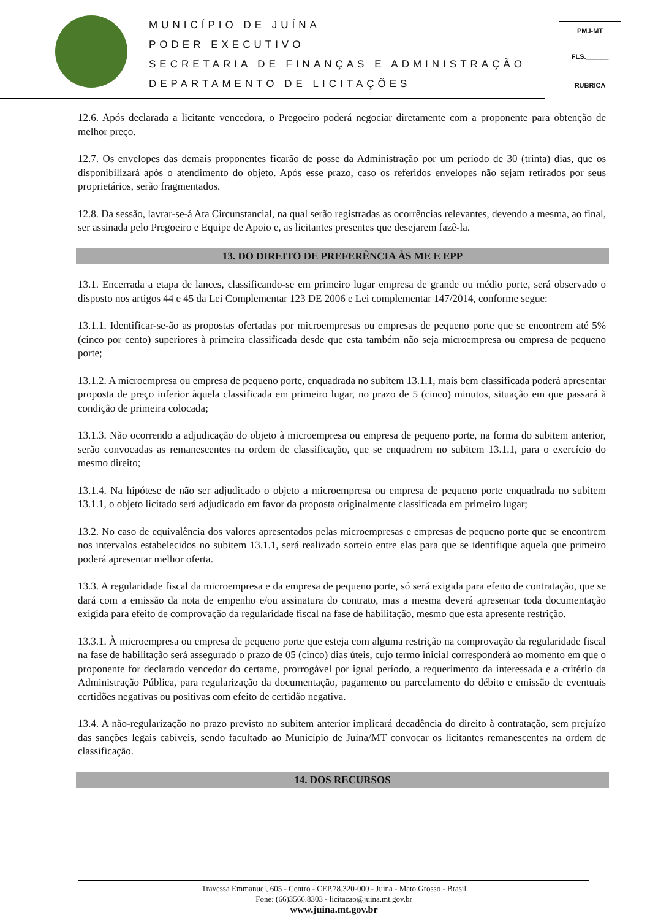MUNICÍPIO DE JUÍNA
PODER EXECUTIVO
SECRETARIA DE FINANÇAS E ADMINISTRAÇÃO
DEPARTAMENTO DE LICITAÇÕES
PMJ-MT
FLS.______
RUBRICA
12.6. Após declarada a licitante vencedora, o Pregoeiro poderá negociar diretamente com a proponente para obtenção de melhor preço.
12.7. Os envelopes das demais proponentes ficarão de posse da Administração por um período de 30 (trinta) dias, que os disponibilizará após o atendimento do objeto. Após esse prazo, caso os referidos envelopes não sejam retirados por seus proprietários, serão fragmentados.
12.8. Da sessão, lavrar-se-á Ata Circunstancial, na qual serão registradas as ocorrências relevantes, devendo a mesma, ao final, ser assinada pelo Pregoeiro e Equipe de Apoio e, as licitantes presentes que desejarem fazê-la.
13. DO DIREITO DE PREFERÊNCIA ÀS ME E EPP
13.1. Encerrada a etapa de lances, classificando-se em primeiro lugar empresa de grande ou médio porte, será observado o disposto nos artigos 44 e 45 da Lei Complementar 123 DE 2006 e Lei complementar 147/2014, conforme segue:
13.1.1. Identificar-se-ão as propostas ofertadas por microempresas ou empresas de pequeno porte que se encontrem até 5% (cinco por cento) superiores à primeira classificada desde que esta também não seja microempresa ou empresa de pequeno porte;
13.1.2. A microempresa ou empresa de pequeno porte, enquadrada no subitem 13.1.1, mais bem classificada poderá apresentar proposta de preço inferior àquela classificada em primeiro lugar, no prazo de 5 (cinco) minutos, situação em que passará à condição de primeira colocada;
13.1.3. Não ocorrendo a adjudicação do objeto à microempresa ou empresa de pequeno porte, na forma do subitem anterior, serão convocadas as remanescentes na ordem de classificação, que se enquadrem no subitem 13.1.1, para o exercício do mesmo direito;
13.1.4. Na hipótese de não ser adjudicado o objeto a microempresa ou empresa de pequeno porte enquadrada no subitem 13.1.1, o objeto licitado será adjudicado em favor da proposta originalmente classificada em primeiro lugar;
13.2. No caso de equivalência dos valores apresentados pelas microempresas e empresas de pequeno porte que se encontrem nos intervalos estabelecidos no subitem 13.1.1, será realizado sorteio entre elas para que se identifique aquela que primeiro poderá apresentar melhor oferta.
13.3. A regularidade fiscal da microempresa e da empresa de pequeno porte, só será exigida para efeito de contratação, que se dará com a emissão da nota de empenho e/ou assinatura do contrato, mas a mesma deverá apresentar toda documentação exigida para efeito de comprovação da regularidade fiscal na fase de habilitação, mesmo que esta apresente restrição.
13.3.1. À microempresa ou empresa de pequeno porte que esteja com alguma restrição na comprovação da regularidade fiscal na fase de habilitação será assegurado o prazo de 05 (cinco) dias úteis, cujo termo inicial corresponderá ao momento em que o proponente for declarado vencedor do certame, prorrogável por igual período, a requerimento da interessada e a critério da Administração Pública, para regularização da documentação, pagamento ou parcelamento do débito e emissão de eventuais certidões negativas ou positivas com efeito de certidão negativa.
13.4. A não-regularização no prazo previsto no subitem anterior implicará decadência do direito à contratação, sem prejuízo das sanções legais cabíveis, sendo facultado ao Município de Juína/MT convocar os licitantes remanescentes na ordem de classificação.
14. DOS RECURSOS
Travessa Emmanuel, 605 - Centro - CEP.78.320-000 - Juína - Mato Grosso - Brasil
Fone: (66)3566.8303 - licitacao@juina.mt.gov.br
www.juina.mt.gov.br